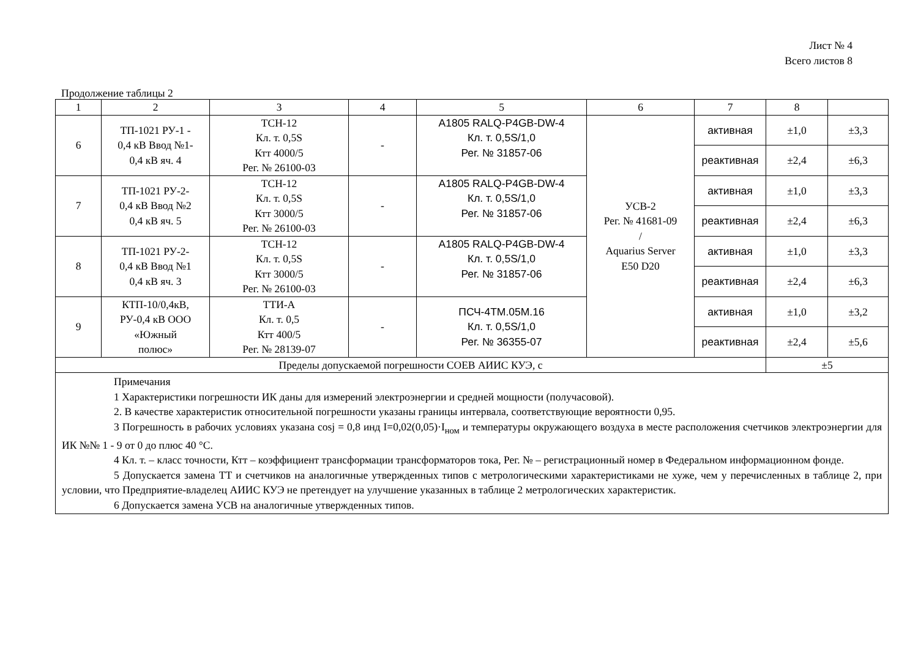Лист № 4
Всего листов 8
Продолжение таблицы 2
| 1 | 2 | 3 | 4 | 5 | 6 | 7 | 8 | |
| 6 | ТП-1021 РУ-1 - 0,4 кВ Ввод №1- 0,4 кВ яч. 4 | ТСН-12 Кл. т. 0,5S Ктт 4000/5 Рег. № 26100-03 | - | A1805 RALQ-P4GB-DW-4 Кл. т. 0,5S/1,0 Рег. № 31857-06 | УСВ-2 Рег. № 41681-09 / Aquarius Server E50 D20 | активная | ±1,0 | ±3,3 |
| | | | | | | реактивная | ±2,4 | ±6,3 |
| 7 | ТП-1021 РУ-2- 0,4 кВ Ввод №2 0,4 кВ яч. 5 | ТСН-12 Кл. т. 0,5S Ктт 3000/5 Рег. № 26100-03 | - | A1805 RALQ-P4GB-DW-4 Кл. т. 0,5S/1,0 Рег. № 31857-06 | | активная | ±1,0 | ±3,3 |
| | | | | | | реактивная | ±2,4 | ±6,3 |
| 8 | ТП-1021 РУ-2- 0,4 кВ Ввод №1 0,4 кВ яч. 3 | ТСН-12 Кл. т. 0,5S Ктт 3000/5 Рег. № 26100-03 | - | A1805 RALQ-P4GB-DW-4 Кл. т. 0,5S/1,0 Рег. № 31857-06 | | активная | ±1,0 | ±3,3 |
| | | | | | | реактивная | ±2,4 | ±6,3 |
| 9 | КТП-10/0,4кВ, РУ-0,4 кВ ООО «Южный полюс» | ТТИ-А Кл. т. 0,5 Ктт 400/5 Рег. № 28139-07 | - | ПСЧ-4ТМ.05М.16 Кл. т. 0,5S/1,0 Рег. № 36355-07 | | активная | ±1,0 | ±3,2 |
| | | | | | | реактивная | ±2,4 | ±5,6 |
| Пределы допускаемой погрешности СОЕВ АИИС КУЭ, с | | | | | | | ±5 | |
| Примечания 1 Характеристики погрешности ИК даны для измерений электроэнергии и средней мощности (получасовой). 2. В качестве характеристик относительной погрешности указаны границы интервала, соответствующие вероятности 0,95. 3 Погрешность в рабочих условиях указана cosj = 0,8 инд I=0,02(0,05)·I<sub>ном</sub> и температуры окружающего воздуха в месте расположения счетчиков электроэнергии для ИК №№ 1 - 9 от 0 до плюс 40 °С. 4 Кл. т. – класс точности, Ктт – коэффициент трансформации трансформаторов тока, Рег. № – регистрационный номер в Федеральном информационном фонде. 5 Допускается замена ТТ и счетчиков на аналогичные утвержденных типов с метрологическими характеристиками не хуже, чем у перечисленных в таблице 2, при условии, что Предприятие-владелец АИИС КУЭ не претендует на улучшение указанных в таблице 2 метрологических характеристик. 6 Допускается замена УСВ на аналогичные утвержденных типов. | | | | | | | | |